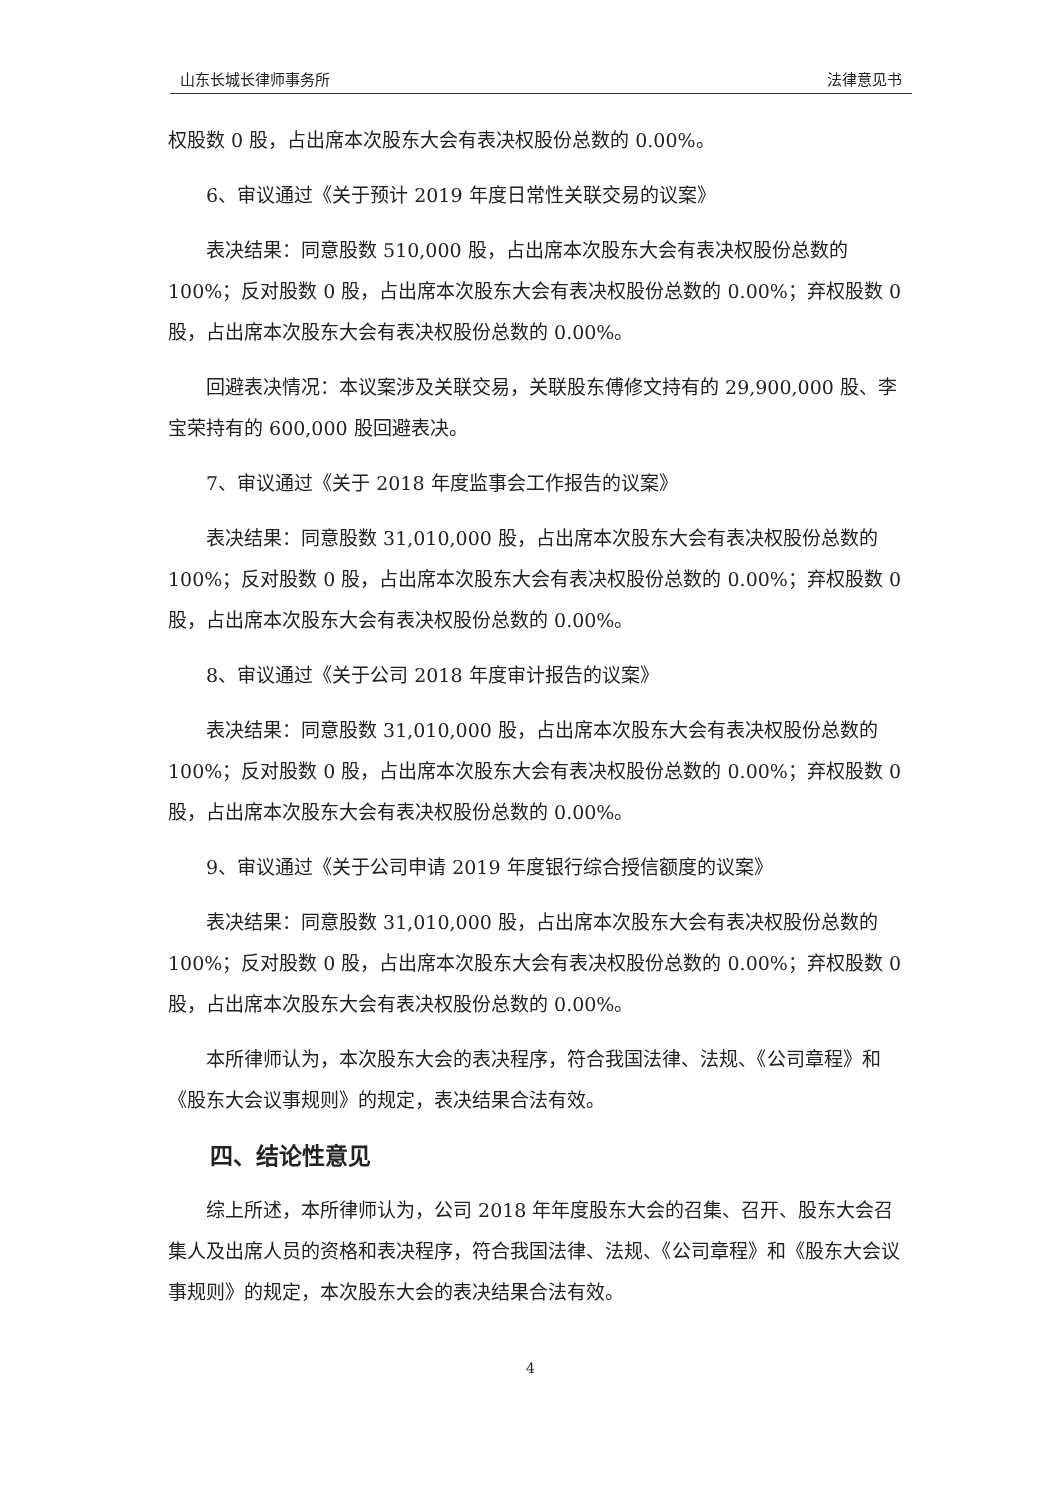山东长城长律师事务所 法律意见书
权股数 0 股，占出席本次股东大会有表决权股份总数的 0.00%。
6、审议通过《关于预计 2019 年度日常性关联交易的议案》
表决结果：同意股数 510,000 股，占出席本次股东大会有表决权股份总数的 100%；反对股数 0 股，占出席本次股东大会有表决权股份总数的 0.00%；弃权股数 0 股，占出席本次股东大会有表决权股份总数的 0.00%。
回避表决情况：本议案涉及关联交易，关联股东傅修文持有的 29,900,000 股、李宝荣持有的 600,000 股回避表决。
7、审议通过《关于 2018 年度监事会工作报告的议案》
表决结果：同意股数 31,010,000 股，占出席本次股东大会有表决权股份总数的 100%；反对股数 0 股，占出席本次股东大会有表决权股份总数的 0.00%；弃权股数 0 股，占出席本次股东大会有表决权股份总数的 0.00%。
8、审议通过《关于公司 2018 年度审计报告的议案》
表决结果：同意股数 31,010,000 股，占出席本次股东大会有表决权股份总数的 100%；反对股数 0 股，占出席本次股东大会有表决权股份总数的 0.00%；弃权股数 0 股，占出席本次股东大会有表决权股份总数的 0.00%。
9、审议通过《关于公司申请 2019 年度银行综合授信额度的议案》
表决结果：同意股数 31,010,000 股，占出席本次股东大会有表决权股份总数的 100%；反对股数 0 股，占出席本次股东大会有表决权股份总数的 0.00%；弃权股数 0 股，占出席本次股东大会有表决权股份总数的 0.00%。
本所律师认为，本次股东大会的表决程序，符合我国法律、法规、《公司章程》和《股东大会议事规则》的规定，表决结果合法有效。
四、结论性意见
综上所述，本所律师认为，公司 2018 年年度股东大会的召集、召开、股东大会召集人及出席人员的资格和表决程序，符合我国法律、法规、《公司章程》和《股东大会议事规则》的规定，本次股东大会的表决结果合法有效。
4